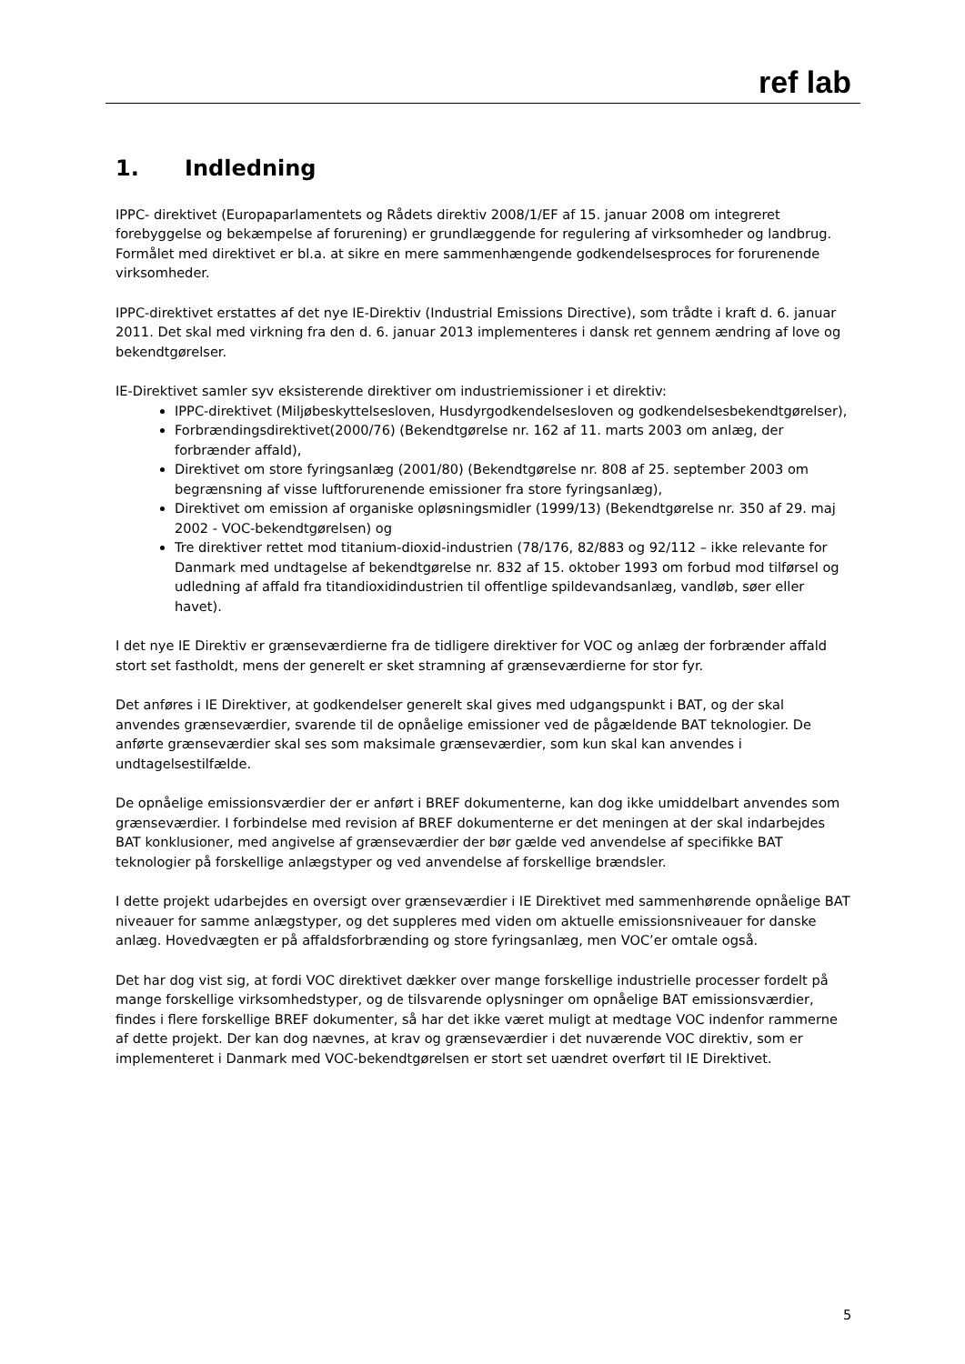ref lab
1. Indledning
IPPC- direktivet (Europaparlamentets og Rådets direktiv 2008/1/EF af 15. januar 2008 om integreret forebyggelse og bekæmpelse af forurening) er grundlæggende for regulering af virksomheder og landbrug. Formålet med direktivet er bl.a. at sikre en mere sammenhængende godkendelsesproces for forurenende virksomheder.
IPPC-direktivet erstattes af det nye IE-Direktiv (Industrial Emissions Directive), som trådte i kraft d. 6. januar 2011. Det skal med virkning fra den d. 6. januar 2013 implementeres i dansk ret gennem ændring af love og bekendtgørelser.
IE-Direktivet samler syv eksisterende direktiver om industriemissioner i et direktiv:
IPPC-direktivet (Miljøbeskyttelsesloven, Husdyrgodkendelsesloven og godkendelsesbekendtgørelser),
Forbrændingsdirektivet(2000/76) (Bekendtgørelse nr. 162 af 11. marts 2003 om anlæg, der forbrænder affald),
Direktivet om store fyringsanlæg (2001/80) (Bekendtgørelse nr. 808 af 25. september 2003 om begrænsning af visse luftforurenende emissioner fra store fyringsanlæg),
Direktivet om emission af organiske opløsningsmidler (1999/13) (Bekendtgørelse nr. 350 af 29. maj 2002 - VOC-bekendtgørelsen) og
Tre direktiver rettet mod titanium-dioxid-industrien (78/176, 82/883 og 92/112 – ikke relevante for Danmark med undtagelse af bekendtgørelse nr. 832 af 15. oktober 1993 om forbud mod tilførsel og udledning af affald fra titandioxidindustrien til offentlige spildevandsanlæg, vandløb, søer eller havet).
I det nye IE Direktiv er grænseværdierne fra de tidligere direktiver for VOC og anlæg der forbrænder affald stort set fastholdt, mens der generelt er sket stramning af grænseværdierne for stor fyr.
Det anføres i IE Direktiver, at godkendelser generelt skal gives med udgangspunkt i BAT, og der skal anvendes grænseværdier, svarende til de opnåelige emissioner ved de pågældende BAT teknologier. De anførte grænseværdier skal ses som maksimale grænseværdier, som kun skal kan anvendes i undtagelsestilfælde.
De opnåelige emissionsværdier der er anført i BREF dokumenterne, kan dog ikke umiddelbart anvendes som grænseværdier. I forbindelse med revision af BREF dokumenterne er det meningen at der skal indarbejdes BAT konklusioner, med angivelse af grænseværdier der bør gælde ved anvendelse af specifikke BAT teknologier på forskellige anlægstyper og ved anvendelse af forskellige brændsler.
I dette projekt udarbejdes en oversigt over grænseværdier i IE Direktivet med sammenhørende opnåelige BAT niveauer for samme anlægstyper, og det suppleres med viden om aktuelle emissionsniveauer for danske anlæg. Hovedvægten er på affaldsforbrænding og store fyringsanlæg, men VOC’er omtale også.
Det har dog vist sig, at fordi VOC direktivet dækker over mange forskellige industrielle processer fordelt på mange forskellige virksomhedstyper, og de tilsvarende oplysninger om opnåelige BAT emissionsværdier, findes i flere forskellige BREF dokumenter, så har det ikke været muligt at medtage VOC indenfor rammerne af dette projekt. Der kan dog nævnes, at krav og grænseværdier i det nuværende VOC direktiv, som er implementeret i Danmark med VOC-bekendtgørelsen er stort set uændret overført til IE Direktivet.
5